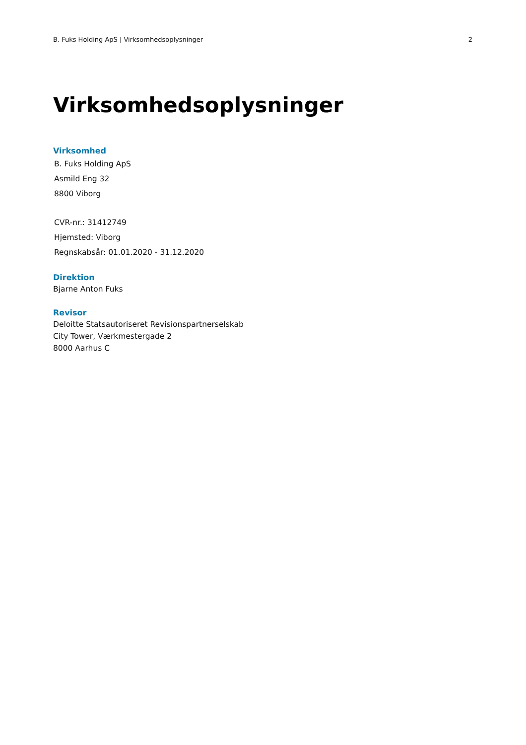B. Fuks Holding ApS | Virksomhedsoplysninger 2
Virksomhedsoplysninger
Virksomhed
B. Fuks Holding ApS
Asmild Eng 32
8800 Viborg
CVR-nr.: 31412749
Hjemsted: Viborg
Regnskabsår: 01.01.2020 - 31.12.2020
Direktion
Bjarne Anton Fuks
Revisor
Deloitte Statsautoriseret Revisionspartnerselskab
City Tower, Værkmestergade 2
8000 Aarhus C